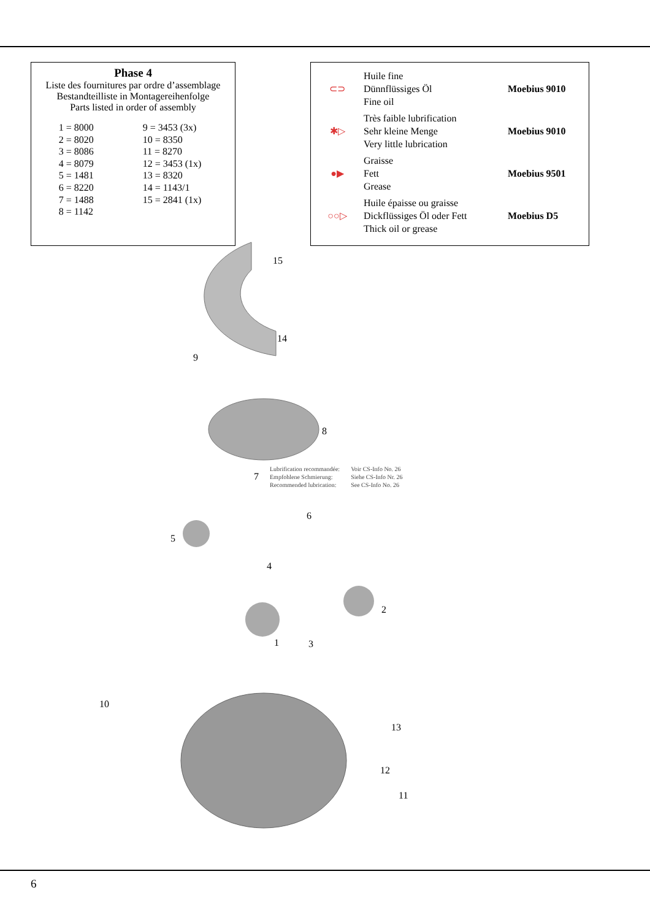Phase 4
Liste des fournitures par ordre d’assemblage
Bestandteilliste in Montagereihenfolge
Parts listed in order of assembly
| 1 = 8000 | 9 = 3453 (3x) |
| 2 = 8020 | 10 = 8350 |
| 3 = 8086 | 11 = 8270 |
| 4 = 8079 | 12 = 3453 (1x) |
| 5 = 1481 | 13 = 8320 |
| 6 = 8220 | 14 = 1143/1 |
| 7 = 1488 | 15 = 2841 (1x) |
| 8 = 1142 | |
| ⊂⊃ | Huile fine Dünnflüssiges Öl Fine oil | Moebius 9010 |
| ✱▷ | Très faible lubrification Sehr kleine Menge Very little lubrication | Moebius 9010 |
| ●▶ | Graisse Fett Grease | Moebius 9501 |
| ○○▷ | Huile épaisse ou graisse Dickflüssiges Öl oder Fett Thick oil or grease | Moebius D5 |
15
14
9
8
7
6
5
4
2
1
3
10
13
12
11
Lubrification recommandée:
Empfohlene Schmierung:
Recommended lubrication:
Voir CS-Info No. 26
Siehe CS-Info Nr. 26
See CS-Info No. 26
6